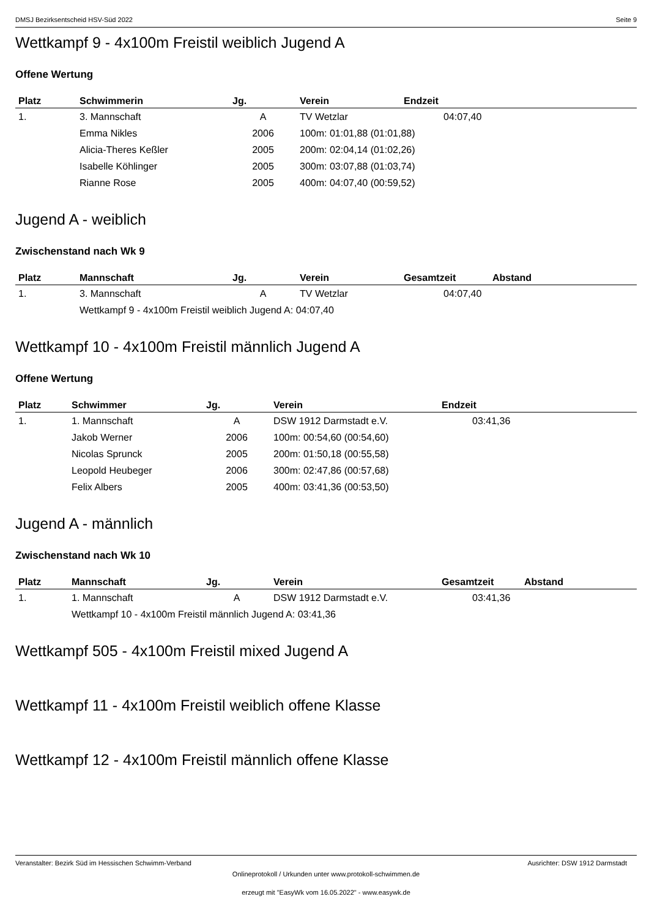DMSJ Bezirksentscheid HSV-Süd 2022 Seite 9
Wettkampf 9 - 4x100m Freistil weiblich Jugend A
Offene Wertung
| Platz | Schwimmerin | Jg. | Verein | Endzeit |
| --- | --- | --- | --- | --- |
| 1. | 3. Mannschaft | A | TV Wetzlar | 04:07,40 |
| | Emma Nikles | 2006 | 100m: 01:01,88 (01:01,88) | |
| | Alicia-Theres Keßler | 2005 | 200m: 02:04,14 (01:02,26) | |
| | Isabelle Köhlinger | 2005 | 300m: 03:07,88 (01:03,74) | |
| | Rianne Rose | 2005 | 400m: 04:07,40 (00:59,52) | |
Jugend A - weiblich
Zwischenstand nach Wk 9
| Platz | Mannschaft | Jg. | Verein | Gesamtzeit | Abstand |
| --- | --- | --- | --- | --- | --- |
| 1. | 3. Mannschaft | A | TV Wetzlar | 04:07,40 | |
| | Wettkampf 9 - 4x100m Freistil weiblich Jugend A: 04:07,40 | | | | |
Wettkampf 10 - 4x100m Freistil männlich Jugend A
Offene Wertung
| Platz | Schwimmer | Jg. | Verein | Endzeit |
| --- | --- | --- | --- | --- |
| 1. | 1. Mannschaft | A | DSW 1912 Darmstadt e.V. | 03:41,36 |
| | Jakob Werner | 2006 | 100m: 00:54,60 (00:54,60) | |
| | Nicolas Sprunck | 2005 | 200m: 01:50,18 (00:55,58) | |
| | Leopold Heubeger | 2006 | 300m: 02:47,86 (00:57,68) | |
| | Felix Albers | 2005 | 400m: 03:41,36 (00:53,50) | |
Jugend A - männlich
Zwischenstand nach Wk 10
| Platz | Mannschaft | Jg. | Verein | Gesamtzeit | Abstand |
| --- | --- | --- | --- | --- | --- |
| 1. | 1. Mannschaft | A | DSW 1912 Darmstadt e.V. | 03:41,36 | |
| | Wettkampf 10 - 4x100m Freistil männlich Jugend A: 03:41,36 | | | | |
Wettkampf 505 - 4x100m Freistil mixed Jugend A
Wettkampf 11 - 4x100m Freistil weiblich offene Klasse
Wettkampf 12 - 4x100m Freistil männlich offene Klasse
Veranstalter: Bezirk Süd im Hessischen Schwimm-Verband Ausrichter: DSW 1912 Darmstadt
Onlineprotokoll / Urkunden unter www.protokoll-schwimmen.de
erzeugt mit "EasyWk vom 16.05.2022" - www.easywk.de